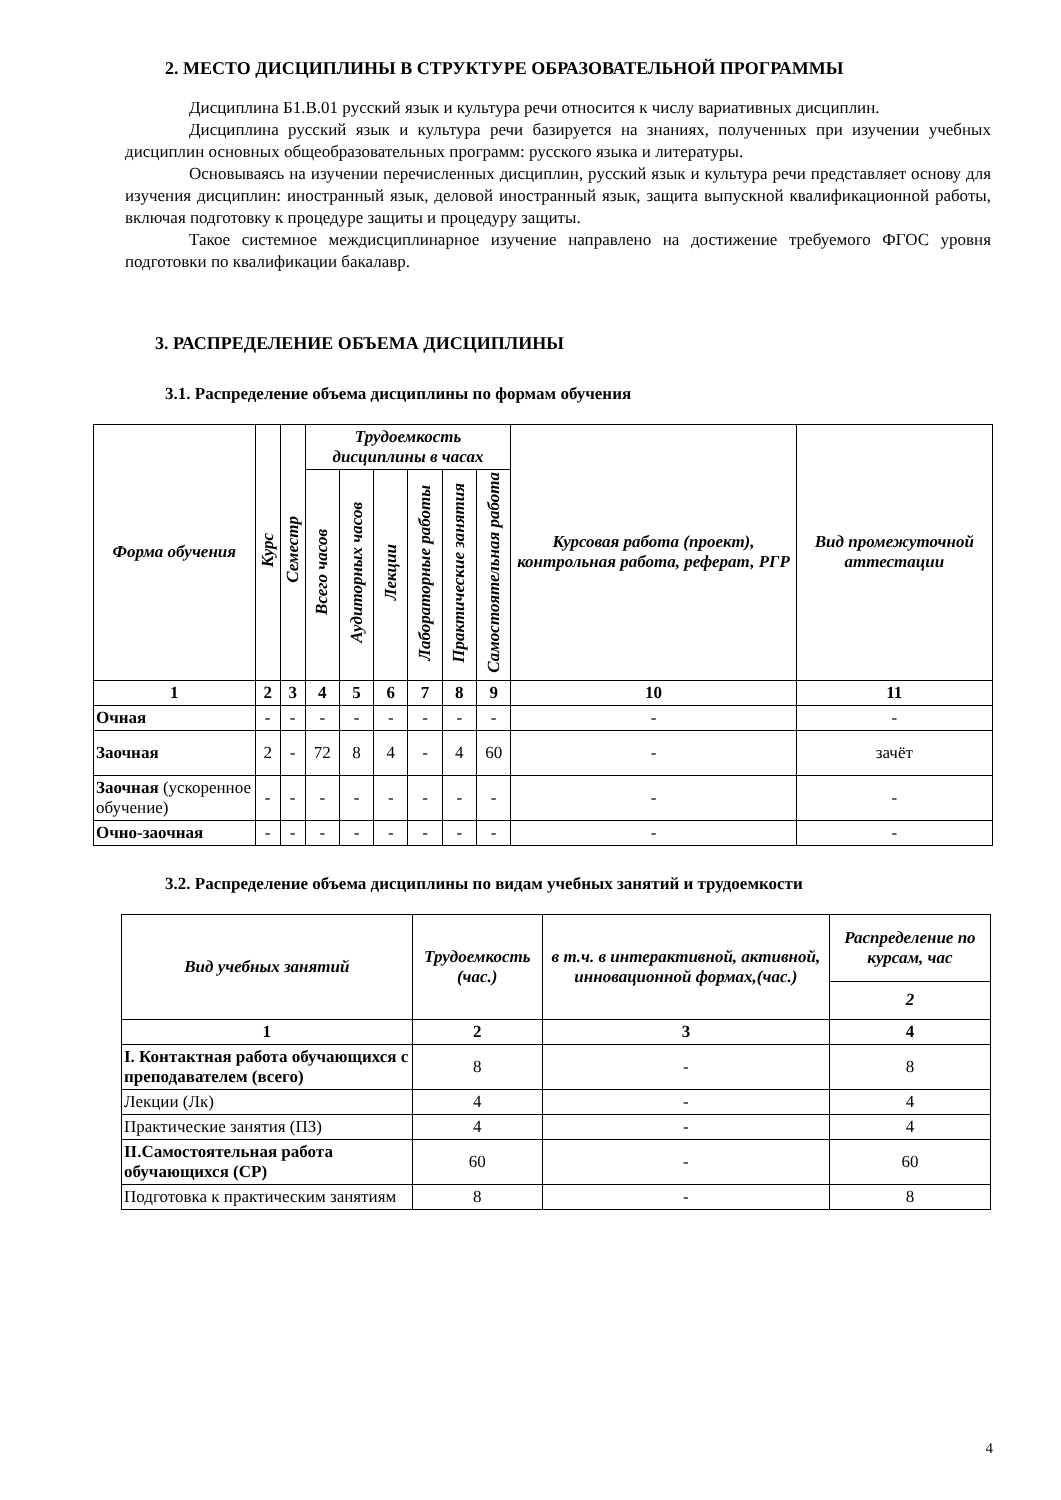2. МЕСТО ДИСЦИПЛИНЫ В СТРУКТУРЕ ОБРАЗОВАТЕЛЬНОЙ ПРОГРАММЫ
Дисциплина Б1.В.01 русский язык и культура речи относится к числу вариативных дисциплин.
Дисциплина русский язык и культура речи базируется на знаниях, полученных при изучении учебных дисциплин основных общеобразовательных программ: русского языка и литературы.
Основываясь на изучении перечисленных дисциплин, русский язык и культура речи представляет основу для изучения дисциплин: иностранный язык, деловой иностранный язык, защита выпускной квалификационной работы, включая подготовку к процедуре защиты и процедуру защиты.
Такое системное междисциплинарное изучение направлено на достижение требуемого ФГОС уровня подготовки по квалификации бакалавр.
3. РАСПРЕДЕЛЕНИЕ ОБЪЕМА ДИСЦИПЛИНЫ
3.1. Распределение объема дисциплины по формам обучения
| Форма обучения | Курс | Семестр | Трудоемкость дисциплины в часах | | | | | | Курсовая работа (проект), контрольная работа, реферат, РГР | Вид промежуточной аттестации |
| --- | --- | --- | --- | --- | --- | --- | --- | --- | --- | --- |
| | | | Всего часов | Аудиторных часов | Лекции | Лабораторные работы | Практические занятия | Самостоятельная работа | | |
| 1 | 2 | 3 | 4 | 5 | 6 | 7 | 8 | 9 | 10 | 11 |
| Очная | - | - | - | - | - | - | - | - | - | - |
| Заочная | 2 | - | 72 | 8 | 4 | - | 4 | 60 | - | зачёт |
| Заочная (ускоренное обучение) | - | - | - | - | - | - | - | - | - | - |
| Очно-заочная | - | - | - | - | - | - | - | - | - | - |
3.2. Распределение объема дисциплины по видам учебных занятий и трудоемкости
| Вид учебных занятий | Трудоемкость (час.) | в т.ч. в интерактивной, активной, инновационной формах,(час.) | Распределение по курсам, час |
| --- | --- | --- | --- |
| | | | 2 |
| 1 | 2 | 3 | 4 |
| I. Контактная работа обучающихся с преподавателем (всего) | 8 | - | 8 |
| Лекции (Лк) | 4 | - | 4 |
| Практические занятия (ПЗ) | 4 | - | 4 |
| II.Самостоятельная работа обучающихся (СР) | 60 | - | 60 |
| Подготовка к практическим занятиям | 8 | - | 8 |
4